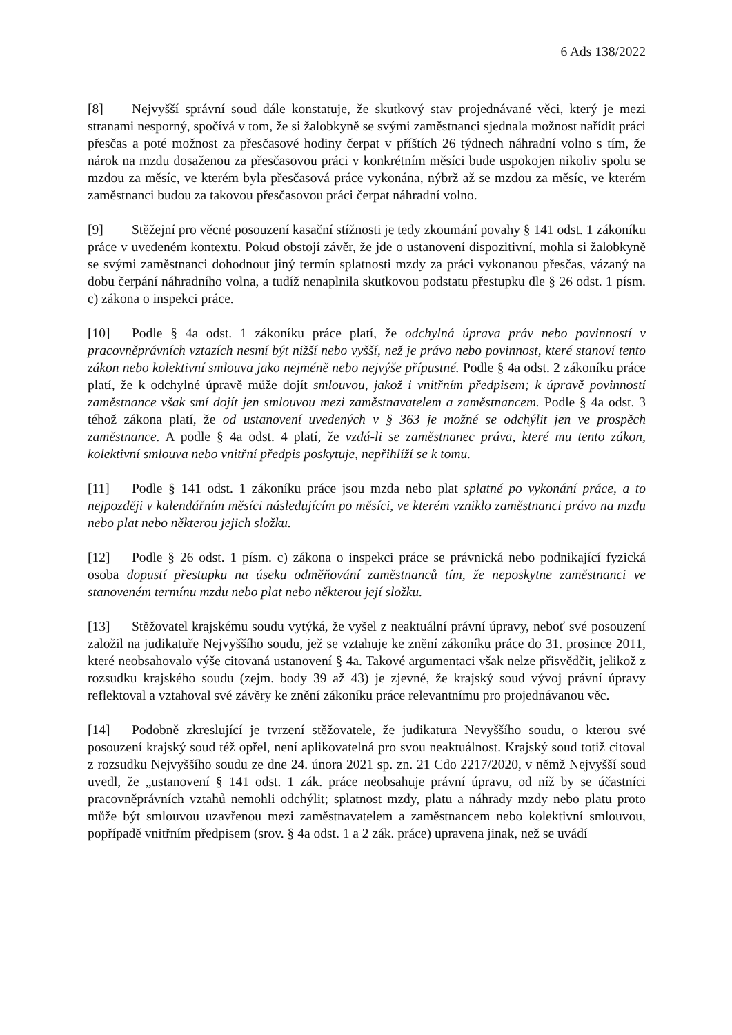6 Ads 138/2022
[8] Nejvyšší správní soud dále konstatuje, že skutkový stav projednávané věci, který je mezi stranami nesporný, spočívá v tom, že si žalobkyně se svými zaměstnanci sjednala možnost nařídit práci přesčas a poté možnost za přesčasové hodiny čerpat v příštích 26 týdnech náhradní volno s tím, že nárok na mzdu dosaženou za přesčasovou práci v konkrétním měsíci bude uspokojen nikoliv spolu se mzdou za měsíc, ve kterém byla přesčasová práce vykonána, nýbrž až se mzdou za měsíc, ve kterém zaměstnanci budou za takovou přesčasovou práci čerpat náhradní volno.
[9] Stěžejní pro věcné posouzení kasační stížnosti je tedy zkoumání povahy § 141 odst. 1 zákoníku práce v uvedeném kontextu. Pokud obstojí závěr, že jde o ustanovení dispozitivní, mohla si žalobkyně se svými zaměstnanci dohodnout jiný termín splatnosti mzdy za práci vykonanou přesčas, vázaný na dobu čerpání náhradního volna, a tudíž nenaplnila skutkovou podstatu přestupku dle § 26 odst. 1 písm. c) zákona o inspekci práce.
[10] Podle § 4a odst. 1 zákoníku práce platí, že odchylná úprava práv nebo povinností v pracovněprávních vztazích nesmí být nižší nebo vyšší, než je právo nebo povinnost, které stanoví tento zákon nebo kolektivní smlouva jako nejméně nebo nejvýše přípustné. Podle § 4a odst. 2 zákoníku práce platí, že k odchylné úpravě může dojít smlouvou, jakož i vnitřním předpisem; k úpravě povinností zaměstnance však smí dojít jen smlouvou mezi zaměstnavatelem a zaměstnancem. Podle § 4a odst. 3 téhož zákona platí, že od ustanovení uvedených v § 363 je možné se odchýlit jen ve prospěch zaměstnance. A podle § 4a odst. 4 platí, že vzdá-li se zaměstnanec práva, které mu tento zákon, kolektivní smlouva nebo vnitřní předpis poskytuje, nepřihlíží se k tomu.
[11] Podle § 141 odst. 1 zákoníku práce jsou mzda nebo plat splatné po vykonání práce, a to nejpozději v kalendářním měsíci následujícím po měsíci, ve kterém vzniklo zaměstnanci právo na mzdu nebo plat nebo některou jejich složku.
[12] Podle § 26 odst. 1 písm. c) zákona o inspekci práce se právnická nebo podnikající fyzická osoba dopustí přestupku na úseku odměňování zaměstnanců tím, že neposkytne zaměstnanci ve stanoveném termínu mzdu nebo plat nebo některou její složku.
[13] Stěžovatel krajskému soudu vytýká, že vyšel z neaktuální právní úpravy, neboť své posouzení založil na judikatuře Nejvyššího soudu, jež se vztahuje ke znění zákoníku práce do 31. prosince 2011, které neobsahovalo výše citovaná ustanovení § 4a. Takové argumentaci však nelze přisvědčit, jelikož z rozsudku krajského soudu (zejm. body 39 až 43) je zjevné, že krajský soud vývoj právní úpravy reflektoval a vztahoval své závěry ke znění zákoníku práce relevantnímu pro projednávanou věc.
[14] Podobně zkreslující je tvrzení stěžovatele, že judikatura Nevyššího soudu, o kterou své posouzení krajský soud též opřel, není aplikovatelná pro svou neaktuálnost. Krajský soud totiž citoval z rozsudku Nejvyššího soudu ze dne 24. února 2021 sp. zn. 21 Cdo 2217/2020, v němž Nejvyšší soud uvedl, že „ustanovení § 141 odst. 1 zák. práce neobsahuje právní úpravu, od níž by se účastníci pracovněprávních vztahů nemohli odchýlit; splatnost mzdy, platu a náhrady mzdy nebo platu proto může být smlouvou uzavřenou mezi zaměstnavatelem a zaměstnancem nebo kolektivní smlouvou, popřípadě vnitřním předpisem (srov. § 4a odst. 1 a 2 zák. práce) upravena jinak, než se uvádí